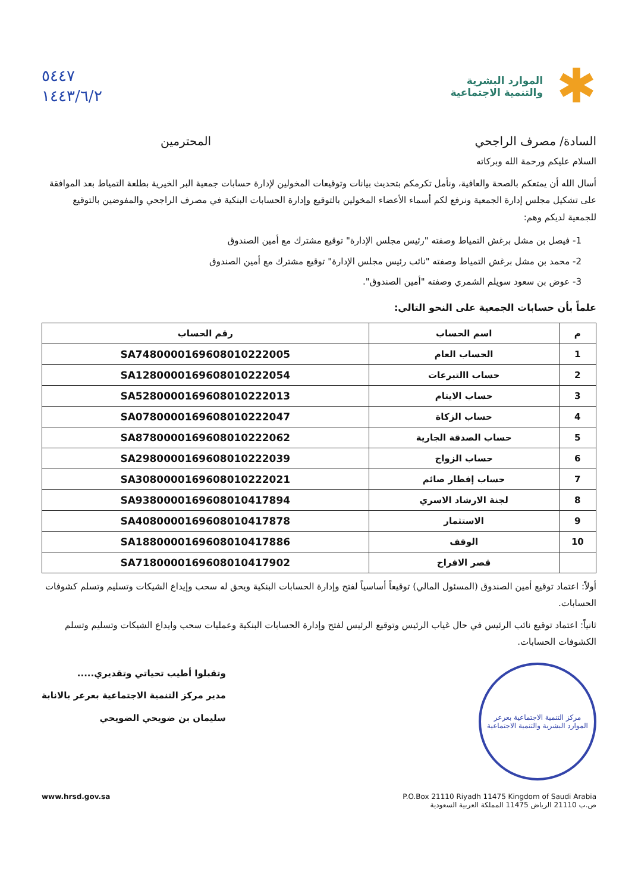✱
الموارد البشرية
والتنمية الاجتماعية
٥٤٤٧
١٤٤٣/٦/٢
السادة/ مصرف الراجحي المحترمين
السلام عليكم ورحمة الله وبركاته
أسال الله أن يمتعكم بالصحة والعافية، ونأمل تكرمكم بتحديث بيانات وتوقيعات المخولين لإدارة حسابات جمعية البر الخيرية بطلعة التمياط بعد الموافقة على تشكيل مجلس إدارة الجمعية ونرفع لكم أسماء الأعضاء المخولين بالتوقيع وإدارة الحسابات البنكية في مصرف الراجحي والمفوضين بالتوقيع للجمعية لديكم وهم:
1- فيصل بن مشل برغش التمياط وصفته "رئيس مجلس الإدارة" توقيع مشترك مع أمين الصندوق
2- محمد بن مشل برغش التمياط وصفته "نائب رئيس مجلس الإدارة" توقيع مشترك مع أمين الصندوق
3- عوض بن سعود سويلم الشمري وصفته "أمين الصندوق".
علماً بأن حسابات الجمعية على النحو التالي:
| م | اسم الحساب | رقم الحساب |
| --- | --- | --- |
| 1 | الحساب العام | SA7480000169608010222005 |
| 2 | حساب االتبرعات | SA1280000169608010222054 |
| 3 | حساب الايتام | SA5280000169608010222013 |
| 4 | حساب الزكاة | SA0780000169608010222047 |
| 5 | حساب الصدقة الجارية | SA8780000169608010222062 |
| 6 | حساب الزواج | SA2980000169608010222039 |
| 7 | حساب إفطار صائم | SA3080000169608010222021 |
| 8 | لجنة الارشاد الاسري | SA9380000169608010417894 |
| 9 | الاستثمار | SA4080000169608010417878 |
| 10 | الوقف | SA1880000169608010417886 |
| | قصر الافراح | SA7180000169608010417902 |
أولاً: اعتماد توقيع أمين الصندوق (المسئول المالي) توقيعاً أساسياً لفتح وإدارة الحسابات البنكية ويحق له سحب وإيداع الشيكات وتسليم وتسلم كشوفات الحسابات.
ثانياً: اعتماد توقيع نائب الرئيس في حال غياب الرئيس وتوقيع الرئيس لفتح وإدارة الحسابات البنكية وعمليات سحب وايداع الشيكات وتسليم وتسلم الكشوفات الحسابات.
مركز التنمية الاجتماعية بعرعر
الموارد البشرية والتنمية الاجتماعية
وتقبلوا أطيب تحياتي وتقديري.....
مدير مركز التنمية الاجتماعية بعرعر بالانابة
سليمان بن ضويحي الضويحي
P.O.Box 21110 Riyadh 11475 Kingdom of Saudi Arabia
ص.ب 21110 الرياض 11475 المملكة العربية السعودية
www.hrsd.gov.sa